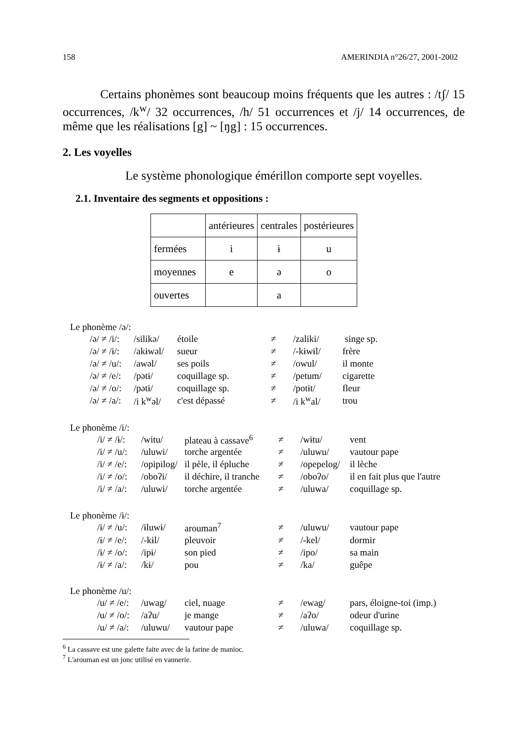158 AMERINDIA n°26/27, 2001-2002
Certains phonèmes sont beaucoup moins fréquents que les autres : /tʃ/ 15 occurrences, /k<sup>w</sup>/ 32 occurrences, /h/ 51 occurrences et /j/ 14 occurrences, de même que les réalisations [g] ~ [ŋg] : 15 occurrences.
2. Les voyelles
Le système phonologique émérillon comporte sept voyelles.
2.1. Inventaire des segments et oppositions :
| | antérieures | centrales | postérieures |
| fermées | i | ɨ | u |
| moyennes | e | ə | o |
| ouvertes | | a | |
Le phonème /ə/:
| /ə/ ≠ /i/: | /silikə/ | étoile | ≠ | /zaliki/ | singe sp. |
| /ə/ ≠ /ɨ/: | /akɨwəl/ | sueur | ≠ | /-kɨwɨl/ | frère |
| /ə/ ≠ /u/: | /awəl/ | ses poils | ≠ | /owul/ | il monte |
| /ə/ ≠ /e/: | /pətɨ/ | coquillage sp. | ≠ | /petum/ | cigarette |
| /ə/ ≠ /o/: | /pətɨ/ | coquillage sp. | ≠ | /potɨt/ | fleur |
| /ə/ ≠ /a/: | /i k<sup>w</sup>əl/ | c'est dépassé | ≠ | /i k<sup>w</sup>al/ | trou |
Le phonème /i/:
| /i/ ≠ /ɨ/: | /witu/ | plateau à cassave<sup>6</sup> | ≠ | /wɨtu/ | vent |
| /i/ ≠ /u/: | /uluwi/ | torche argentée | ≠ | /uluwu/ | vautour pape |
| /i/ ≠ /e/: | /opipilog/ | il pèle, il épluche | ≠ | /opepelog/ | il lèche |
| /i/ ≠ /o/: | /oboʔi/ | il déchire, il tranche | ≠ | /oboʔo/ | il en fait plus que l'autre |
| /i/ ≠ /a/: | /uluwi/ | torche argentée | ≠ | /uluwa/ | coquillage sp. |
Le phonème /ɨ/:
| /ɨ/ ≠ /u/: | /ɨluwɨ/ | arouman<sup>7</sup> | ≠ | /uluwu/ | vautour pape |
| /ɨ/ ≠ /e/: | /-kɨl/ | pleuvoir | ≠ | /-kel/ | dormir |
| /ɨ/ ≠ /o/: | /ipɨ/ | son pied | ≠ | /ipo/ | sa main |
| /ɨ/ ≠ /a/: | /kɨ/ | pou | ≠ | /ka/ | guêpe |
Le phonème /u/:
| /u/ ≠ /e/: | /uwag/ | ciel, nuage | ≠ | /ewag/ | pars, éloigne-toi (imp.) |
| /u/ ≠ /o/: | /aʔu/ | je mange | ≠ | /aʔo/ | odeur d'urine |
| /u/ ≠ /a/: | /uluwu/ | vautour pape | ≠ | /uluwa/ | coquillage sp. |
<sup>6</sup> La cassave est une galette faite avec de la farine de manioc.
<sup>7</sup> L'arouman est un jonc utilisé en vannerie.